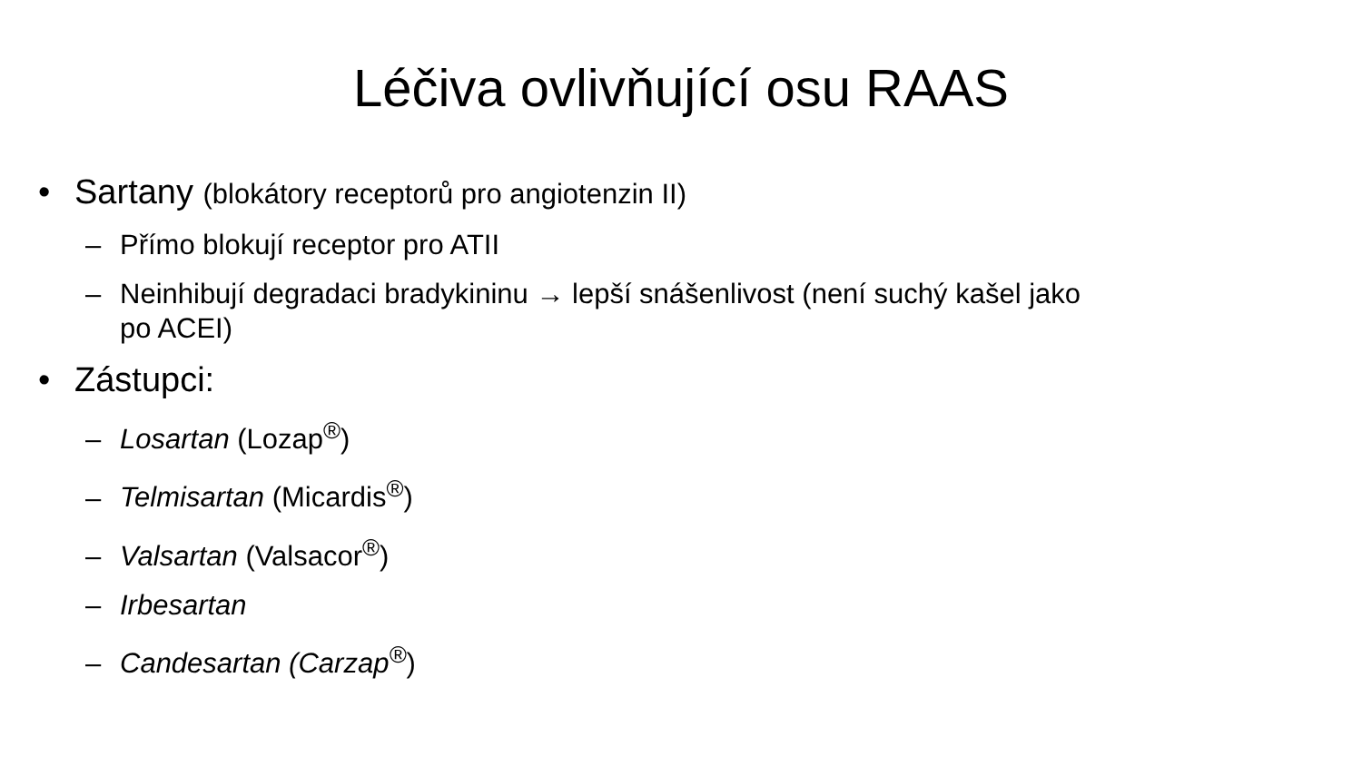Léčiva ovlivňující osu RAAS
• Sartany (blokátory receptorů pro angiotenzin II)
– Přímo blokují receptor pro ATII
– Neinhibují degradaci bradykininu → lepší snášenlivost (není suchý kašel jako po ACEI)
• Zástupci:
– Losartan (Lozap<sup>®</sup>)
– Telmisartan (Micardis<sup>®</sup>)
– Valsartan (Valsacor<sup>®</sup>)
– Irbesartan
– Candesartan (Carzap<sup>®</sup>)